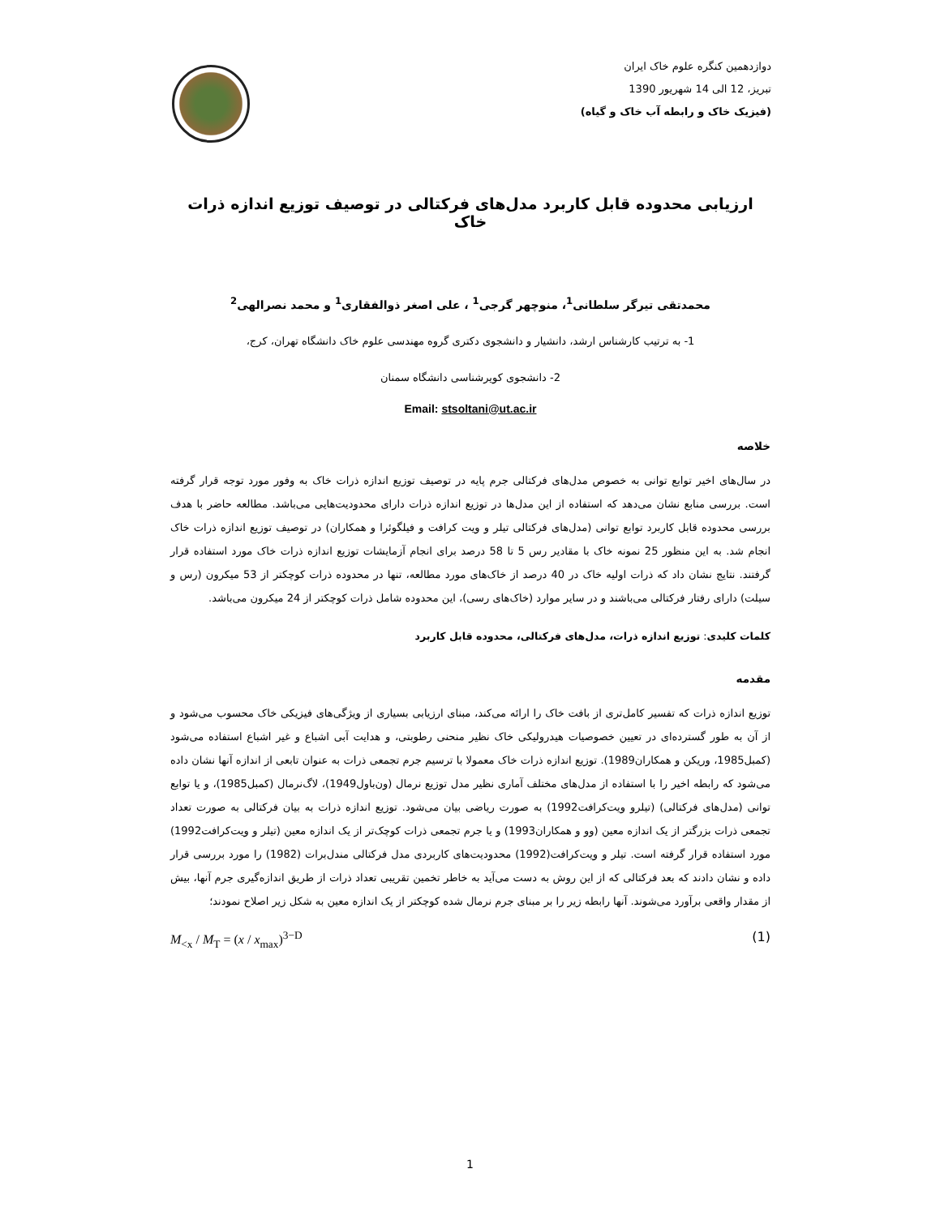دوازدهمین کنگره علوم خاک ایران
تبریز، 12 الی 14 شهریور 1390
(فیزیک خاک و رابطه آب خاک و گیاه)
ارزیابی محدوده قابل کاربرد مدل‌های فرکتالی در توصیف توزیع اندازه ذرات خاک
محمدتقی تیرگر سلطانی<sup>1</sup>، منوچهر گرجی<sup>1</sup> ، علی اصغر ذوالفقاری<sup>1</sup> و محمد نصرالهی<sup>2</sup>
1- به ترتیب کارشناس ارشد، دانشیار و دانشجوی دکتری گروه مهندسی علوم خاک دانشگاه تهران، کرج،
2- دانشجوی کویرشناسی دانشگاه سمنان
Email: stsoltani@ut.ac.ir
خلاصه
در سال‌های اخیر توابع توانی به خصوص مدل‌های فرکتالی جرم پایه در توصیف توزیع اندازه ذرات خاک به وفور مورد توجه قرار گرفته است. بررسی منابع نشان می‌دهد که استفاده از این مدل‌ها در توزیع اندازه ذرات دارای محدودیت‌هایی می‌باشد. مطالعه حاضر با هدف بررسی محدوده قابل کاربرد توابع توانی (مدل‌های فرکتالی تیلر و ویت کرافت و فیلگوئرا و همکاران) در توصیف توزیع اندازه ذرات خاک انجام شد. به این منظور 25 نمونه خاک با مقادیر رس 5 تا 58 درصد برای انجام آزمایشات توزیع اندازه ذرات خاک مورد استفاده قرار گرفتند. نتایج نشان داد که ذرات اولیه خاک در 40 درصد از خاک‌های مورد مطالعه، تنها در محدوده ذرات کوچکتر از 53 میکرون (رس و سیلت) دارای رفتار فرکتالی می‌باشند و در سایر موارد (خاک‌های رسی)، این محدوده شامل ذرات کوچکتر از 24 میکرون می‌باشد.
کلمات کلیدی: توزیع اندازه ذرات، مدل‌های فرکتالی، محدوده قابل کاربرد
مقدمه
توزیع اندازه ذرات که تفسیر کامل‌تری از بافت خاک را ارائه می‌کند، مبنای ارزیابی بسیاری از ویژگی‌های فیزیکی خاک محسوب می‌شود و از آن به طور گسترده‌ای در تعیین خصوصیات هیدرولیکی خاک نظیر منحنی رطوبتی، و هدایت آبی اشباع و غیر اشباع استفاده می‌شود (کمبل1985، وریکن و همکاران1989). توزیع اندازه ذرات خاک معمولا با ترسیم جرم تجمعی ذرات به عنوان تابعی از اندازه آنها نشان داده می‌شود که رابطه اخیر را با استفاده از مدل‌های مختلف آماری نظیر مدل توزیع نرمال (ون‌باول1949)، لاگ‌نرمال (کمبل1985)، و یا توابع توانی (مدل‌های فرکتالی) (تیلرو ویت‌کرافت1992) به صورت ریاضی بیان می‌شود. توزیع اندازه ذرات به بیان فرکتالی به صورت تعداد تجمعی ذرات بزرگتر از یک اندازه معین (وو و همکاران1993) و یا جرم تجمعی ذرات کوچک‌تر از یک اندازه معین (تیلر و ویت‌کرافت1992) مورد استفاده قرار گرفته است. تیلر و ویت‌کرافت(1992) محدودیت‌های کاربردی مدل فرکتالی مندل‌برات (1982) را مورد بررسی قرار داده و نشان دادند که بعد فرکتالی که از این روش به دست می‌آید به خاطر تخمین تقریبی تعداد ذرات از طریق اندازه‌گیری جرم آنها، بیش از مقدار واقعی برآورد می‌شوند. آنها رابطه زیر را بر مبنای جرم نرمال شده کوچکتر از یک اندازه معین به شکل زیر اصلاح نمودند؛
M<sub><x</sub> / M<sub>T</sub> = (x / x<sub>max</sub>)<sup>3−D</sup> (1)
1